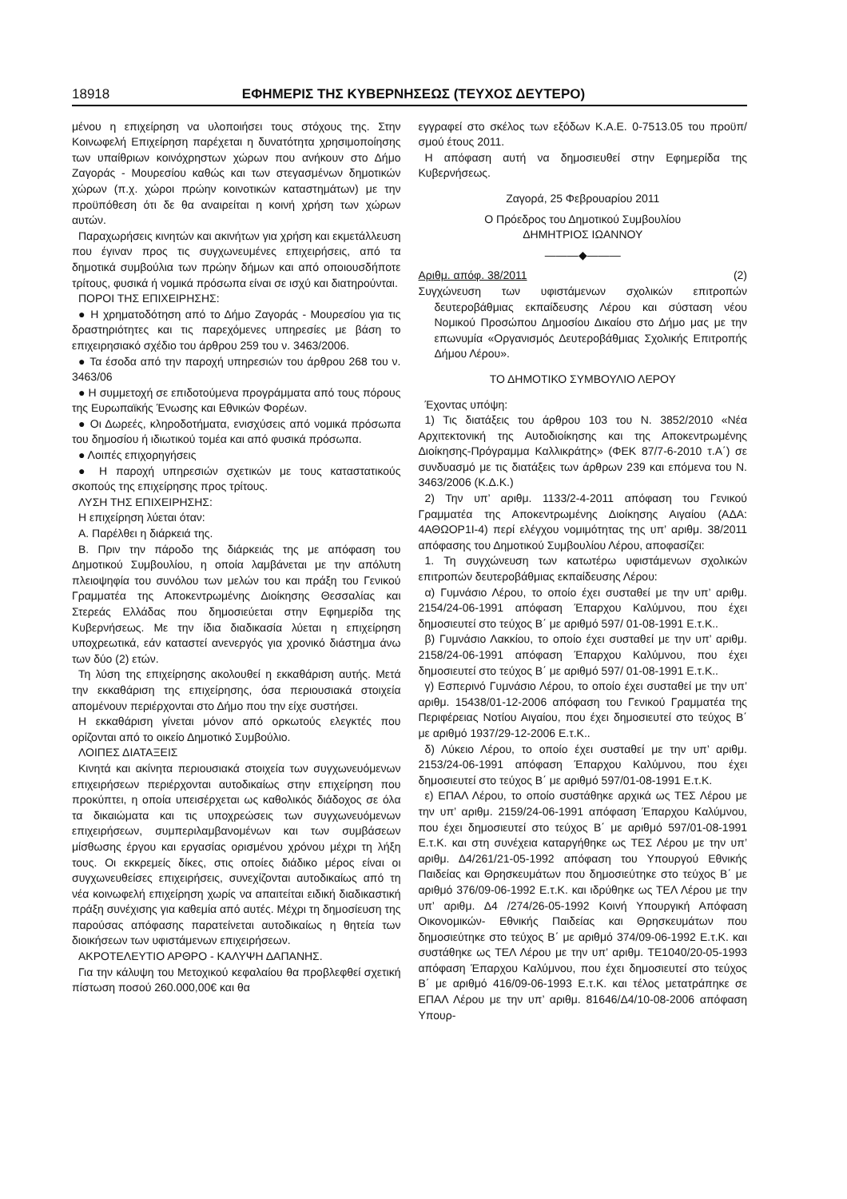18918 ΕΦΗΜΕΡΙΣ ΤΗΣ ΚΥΒΕΡΝΗΣΕΩΣ (ΤΕΥΧΟΣ ΔΕΥΤΕΡΟ)
μένου η επιχείρηση να υλοποιήσει τους στόχους της. Στην Κοινωφελή Επιχείρηση παρέχεται η δυνατότητα χρησιμοποίησης των υπαίθριων κοινόχρηστων χώρων που ανήκουν στο Δήμο Ζαγοράς - Μουρεσίου καθώς και των στεγασμένων δημοτικών χώρων (π.χ. χώροι πρώην κοινοτικών καταστημάτων) με την προϋπόθεση ότι δε θα αναιρείται η κοινή χρήση των χώρων αυτών.
Παραχωρήσεις κινητών και ακινήτων για χρήση και εκμετάλλευση που έγιναν προς τις συγχωνευμένες επιχειρήσεις, από τα δημοτικά συμβούλια των πρώην δήμων και από οποιουσδήποτε τρίτους, φυσικά ή νομικά πρόσωπα είναι σε ισχύ και διατηρούνται.
ΠΟΡΟΙ ΤΗΣ ΕΠΙΧΕΙΡΗΣΗΣ:
● Η χρηματοδότηση από το Δήμο Ζαγοράς - Μουρεσίου για τις δραστηριότητες και τις παρεχόμενες υπηρεσίες με βάση το επιχειρησιακό σχέδιο του άρθρου 259 του ν. 3463/2006.
● Τα έσοδα από την παροχή υπηρεσιών του άρθρου 268 του ν. 3463/06
● Η συμμετοχή σε επιδοτούμενα προγράμματα από τους πόρους της Ευρωπαϊκής Ένωσης και Εθνικών Φορέων.
● Οι Δωρεές, κληροδοτήματα, ενισχύσεις από νομικά πρόσωπα του δημοσίου ή ιδιωτικού τομέα και από φυσικά πρόσωπα.
● Λοιπές επιχορηγήσεις
● Η παροχή υπηρεσιών σχετικών με τους καταστατικούς σκοπούς της επιχείρησης προς τρίτους.
ΛΥΣΗ ΤΗΣ ΕΠΙΧΕΙΡΗΣΗΣ:
Η επιχείρηση λύεται όταν:
Α. Παρέλθει η διάρκειά της.
Β. Πριν την πάροδο της διάρκειάς της με απόφαση του Δημοτικού Συμβουλίου, η οποία λαμβάνεται με την απόλυτη πλειοψηφία του συνόλου των μελών του και πράξη του Γενικού Γραμματέα της Αποκεντρωμένης Διοίκησης Θεσσαλίας και Στερεάς Ελλάδας που δημοσιεύεται στην Εφημερίδα της Κυβερνήσεως. Με την ίδια διαδικασία λύεται η επιχείρηση υποχρεωτικά, εάν καταστεί ανενεργός για χρονικό διάστημα άνω των δύο (2) ετών.
Τη λύση της επιχείρησης ακολουθεί η εκκαθάριση αυτής. Μετά την εκκαθάριση της επιχείρησης, όσα περιουσιακά στοιχεία απομένουν περιέρχονται στο Δήμο που την είχε συστήσει.
Η εκκαθάριση γίνεται μόνον από ορκωτούς ελεγκτές που ορίζονται από το οικείο Δημοτικό Συμβούλιο.
ΛΟΙΠΕΣ ΔΙΑΤΑΞΕΙΣ
Κινητά και ακίνητα περιουσιακά στοιχεία των συγχωνευόμενων επιχειρήσεων περιέρχονται αυτοδικαίως στην επιχείρηση που προκύπτει, η οποία υπεισέρχεται ως καθολικός διάδοχος σε όλα τα δικαιώματα και τις υποχρεώσεις των συγχωνευόμενων επιχειρήσεων, συμπεριλαμβανομένων και των συμβάσεων μίσθωσης έργου και εργασίας ορισμένου χρόνου μέχρι τη λήξη τους. Οι εκκρεμείς δίκες, στις οποίες διάδικο μέρος είναι οι συγχωνευθείσες επιχειρήσεις, συνεχίζονται αυτοδικαίως από τη νέα κοινωφελή επιχείρηση χωρίς να απαιτείται ειδική διαδικαστική πράξη συνέχισης για καθεμία από αυτές. Μέχρι τη δημοσίευση της παρούσας απόφασης παρατείνεται αυτοδικαίως η θητεία των διοικήσεων των υφιστάμενων επιχειρήσεων.
ΑΚΡΟΤΕΛΕΥΤΙΟ ΑΡΘΡΟ - ΚΑΛΥΨΗ ΔΑΠΑΝΗΣ.
Για την κάλυψη του Μετοχικού κεφαλαίου θα προβλεφθεί σχετική πίστωση ποσού 260.000,00€ και θα
εγγραφεί στο σκέλος των εξόδων Κ.Α.Ε. 0-7513.05 του προϋπ/σμού έτους 2011.
Η απόφαση αυτή να δημοσιευθεί στην Εφημερίδα της Κυβερνήσεως.
Ζαγορά, 25 Φεβρουαρίου 2011
Ο Πρόεδρος του Δημοτικού Συμβουλίου
ΔΗΜΗΤΡΙΟΣ ΙΩΑΝΝΟΥ
———◆———
Αριθμ. απόφ. 38/2011 (2)
Συγχώνευση των υφιστάμενων σχολικών επιτροπών δευτεροβάθμιας εκπαίδευσης Λέρου και σύσταση νέου Νομικού Προσώπου Δημοσίου Δικαίου στο Δήμο μας με την επωνυμία «Οργανισμός Δευτεροβάθμιας Σχολικής Επιτροπής Δήμου Λέρου».
ΤΟ ΔΗΜΟΤΙΚΟ ΣΥΜΒΟΥΛΙΟ ΛΕΡΟΥ
Έχοντας υπόψη:
1) Τις διατάξεις του άρθρου 103 του Ν. 3852/2010 «Νέα Αρχιτεκτονική της Αυτοδιοίκησης και της Αποκεντρωμένης Διοίκησης-Πρόγραμμα Καλλικράτης» (ΦΕΚ 87/7-6-2010 τ.Α΄) σε συνδυασμό με τις διατάξεις των άρθρων 239 και επόμενα του Ν. 3463/2006 (Κ.Δ.Κ.)
2) Την υπ’ αριθμ. 1133/2-4-2011 απόφαση του Γενικού Γραμματέα της Αποκεντρωμένης Διοίκησης Αιγαίου (ΑΔΑ: 4ΑΘΩΟΡ1Ι-4) περί ελέγχου νομιμότητας της υπ’ αριθμ. 38/2011 απόφασης του Δημοτικού Συμβουλίου Λέρου, αποφασίζει:
1. Τη συγχώνευση των κατωτέρω υφιστάμενων σχολικών επιτροπών δευτεροβάθμιας εκπαίδευσης Λέρου:
α) Γυμνάσιο Λέρου, το οποίο έχει συσταθεί με την υπ’ αριθμ. 2154/24-06-1991 απόφαση Έπαρχου Καλύμνου, που έχει δημοσιευτεί στο τεύχος Β΄ με αριθμό 597/ 01-08-1991 Ε.τ.Κ..
β) Γυμνάσιο Λακκίου, το οποίο έχει συσταθεί με την υπ’ αριθμ. 2158/24-06-1991 απόφαση Έπαρχου Καλύμνου, που έχει δημοσιευτεί στο τεύχος Β΄ με αριθμό 597/ 01-08-1991 Ε.τ.Κ..
γ) Εσπερινό Γυμνάσιο Λέρου, το οποίο έχει συσταθεί με την υπ’ αριθμ. 15438/01-12-2006 απόφαση του Γενικού Γραμματέα της Περιφέρειας Νοτίου Αιγαίου, που έχει δημοσιευτεί στο τεύχος Β΄ με αριθμό 1937/29-12-2006 Ε.τ.Κ..
δ) Λύκειο Λέρου, το οποίο έχει συσταθεί με την υπ’ αριθμ. 2153/24-06-1991 απόφαση Έπαρχου Καλύμνου, που έχει δημοσιευτεί στο τεύχος Β΄ με αριθμό 597/01-08-1991 Ε.τ.Κ.
ε) ΕΠΑΛ Λέρου, το οποίο συστάθηκε αρχικά ως ΤΕΣ Λέρου με την υπ’ αριθμ. 2159/24-06-1991 απόφαση Έπαρχου Καλύμνου, που έχει δημοσιευτεί στο τεύχος Β΄ με αριθμό 597/01-08-1991 Ε.τ.Κ. και στη συνέχεια καταργήθηκε ως ΤΕΣ Λέρου με την υπ’ αριθμ. Δ4/261/21-05-1992 απόφαση του Υπουργού Εθνικής Παιδείας και Θρησκευμάτων που δημοσιεύτηκε στο τεύχος Β΄ με αριθμό 376/09-06-1992 Ε.τ.Κ. και ιδρύθηκε ως ΤΕΛ Λέρου με την υπ’ αριθμ. Δ4 /274/26-05-1992 Κοινή Υπουργική Απόφαση Οικονομικών- Εθνικής Παιδείας και Θρησκευμάτων που δημοσιεύτηκε στο τεύχος Β΄ με αριθμό 374/09-06-1992 Ε.τ.Κ. και συστάθηκε ως ΤΕΛ Λέρου με την υπ’ αριθμ. ΤΕ1040/20-05-1993 απόφαση Έπαρχου Καλύμνου, που έχει δημοσιευτεί στο τεύχος Β΄ με αριθμό 416/09-06-1993 Ε.τ.Κ. και τέλος μετατράπηκε σε ΕΠΑΛ Λέρου με την υπ’ αριθμ. 81646/Δ4/10-08-2006 απόφαση Υπουρ-